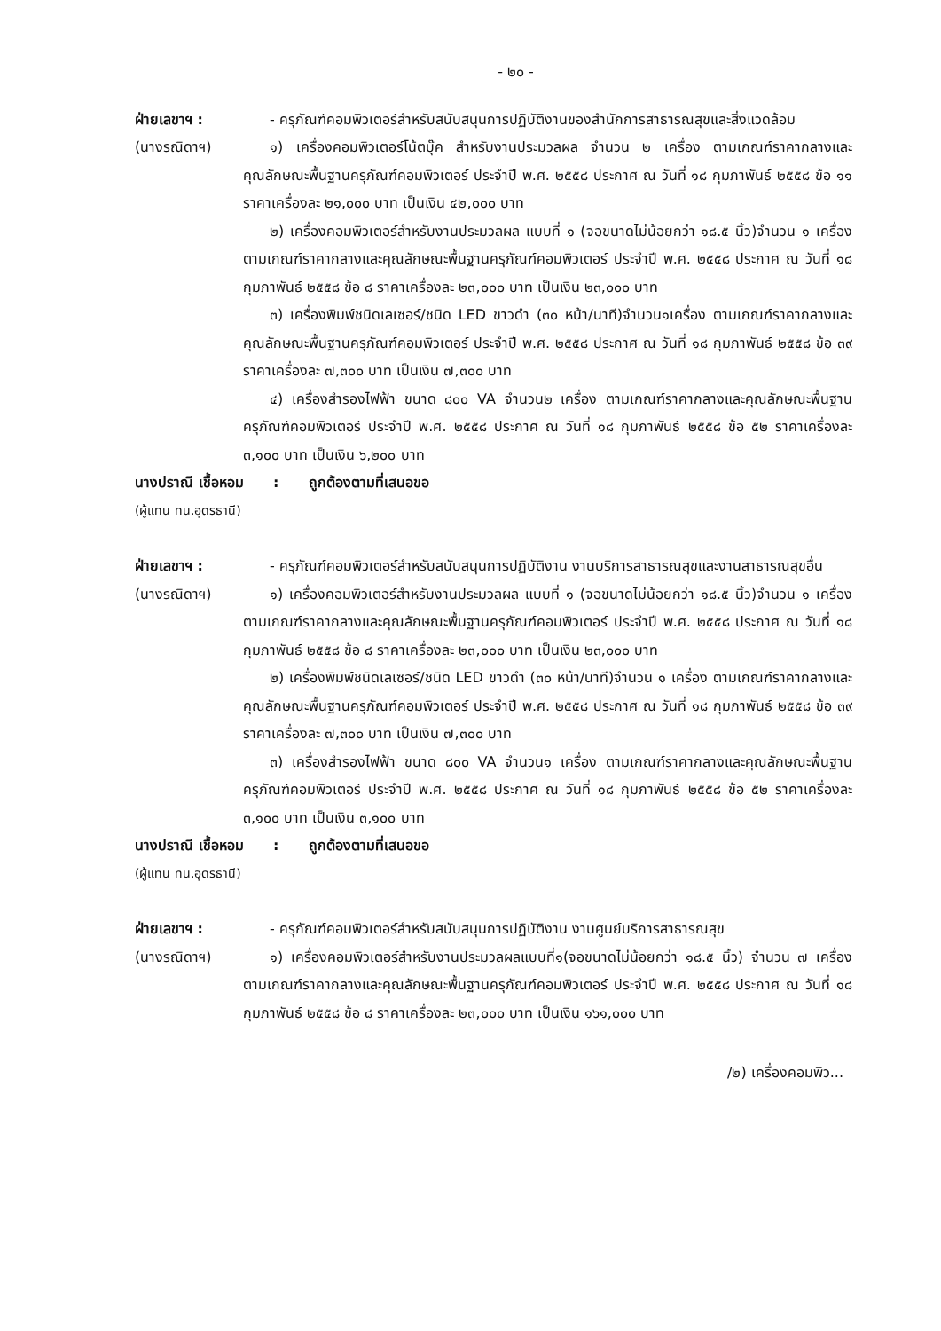- ๒๐ -
ฝ่ายเลขาฯ :
(นางรณิดาฯ)
- ครุภัณฑ์คอมพิวเตอร์สำหรับสนับสนุนการปฏิบัติงานของสำนักการสาธารณสุขและสิ่งแวดล้อม
๑) เครื่องคอมพิวเตอร์โน้ตบุ๊ค สำหรับงานประมวลผล จำนวน ๒ เครื่อง ตามเกณฑ์ราคากลางและคุณลักษณะพื้นฐานครุภัณฑ์คอมพิวเตอร์ ประจำปี พ.ศ. ๒๕๕๘ ประกาศ ณ วันที่ ๑๘ กุมภาพันธ์ ๒๕๕๘ ข้อ ๑๑ ราคาเครื่องละ ๒๑,๐๐๐ บาท เป็นเงิน ๔๒,๐๐๐ บาท
๒) เครื่องคอมพิวเตอร์สำหรับงานประมวลผล แบบที่ ๑ (จอขนาดไม่น้อยกว่า ๑๘.๕ นิ้ว)จำนวน ๑ เครื่อง ตามเกณฑ์ราคากลางและคุณลักษณะพื้นฐานครุภัณฑ์คอมพิวเตอร์ ประจำปี พ.ศ. ๒๕๕๘ ประกาศ ณ วันที่ ๑๘ กุมภาพันธ์ ๒๕๕๘ ข้อ ๘ ราคาเครื่องละ ๒๓,๐๐๐ บาท เป็นเงิน ๒๓,๐๐๐ บาท
๓) เครื่องพิมพ์ชนิดเลเซอร์/ชนิด LED ขาวดำ (๓๐ หน้า/นาที)จำนวน๑เครื่อง ตามเกณฑ์ราคากลางและคุณลักษณะพื้นฐานครุภัณฑ์คอมพิวเตอร์ ประจำปี พ.ศ. ๒๕๕๘ ประกาศ ณ วันที่ ๑๘ กุมภาพันธ์ ๒๕๕๘ ข้อ ๓๙ ราคาเครื่องละ ๗,๓๐๐ บาท เป็นเงิน ๗,๓๐๐ บาท
๔) เครื่องสำรองไฟฟ้า ขนาด ๘๐๐ VA จำนวน๒ เครื่อง ตามเกณฑ์ราคากลางและคุณลักษณะพื้นฐานครุภัณฑ์คอมพิวเตอร์ ประจำปี พ.ศ. ๒๕๕๘ ประกาศ ณ วันที่ ๑๘ กุมภาพันธ์ ๒๕๕๘ ข้อ ๕๒ ราคาเครื่องละ ๓,๑๐๐ บาท เป็นเงิน ๖,๒๐๐ บาท
นางปราณี เชื้อหอม : ถูกต้องตามที่เสนอขอ
(ผู้แทน ทน.อุดรธานี)
ฝ่ายเลขาฯ :
(นางรณิดาฯ)
- ครุภัณฑ์คอมพิวเตอร์สำหรับสนับสนุนการปฏิบัติงาน งานบริการสาธารณสุขและงานสาธารณสุขอื่น
๑) เครื่องคอมพิวเตอร์สำหรับงานประมวลผล แบบที่ ๑ (จอขนาดไม่น้อยกว่า ๑๘.๕ นิ้ว)จำนวน ๑ เครื่อง ตามเกณฑ์ราคากลางและคุณลักษณะพื้นฐานครุภัณฑ์คอมพิวเตอร์ ประจำปี พ.ศ. ๒๕๕๘ ประกาศ ณ วันที่ ๑๘ กุมภาพันธ์ ๒๕๕๘ ข้อ ๘ ราคาเครื่องละ ๒๓,๐๐๐ บาท เป็นเงิน ๒๓,๐๐๐ บาท
๒) เครื่องพิมพ์ชนิดเลเซอร์/ชนิด LED ขาวดำ (๓๐ หน้า/นาที)จำนวน ๑ เครื่อง ตามเกณฑ์ราคากลางและคุณลักษณะพื้นฐานครุภัณฑ์คอมพิวเตอร์ ประจำปี พ.ศ. ๒๕๕๘ ประกาศ ณ วันที่ ๑๘ กุมภาพันธ์ ๒๕๕๘ ข้อ ๓๙ ราคาเครื่องละ ๗,๓๐๐ บาท เป็นเงิน ๗,๓๐๐ บาท
๓) เครื่องสำรองไฟฟ้า ขนาด ๘๐๐ VA จำนวน๑ เครื่อง ตามเกณฑ์ราคากลางและคุณลักษณะพื้นฐานครุภัณฑ์คอมพิวเตอร์ ประจำปี พ.ศ. ๒๕๕๘ ประกาศ ณ วันที่ ๑๘ กุมภาพันธ์ ๒๕๕๘ ข้อ ๕๒ ราคาเครื่องละ ๓,๑๐๐ บาท เป็นเงิน ๓,๑๐๐ บาท
นางปราณี เชื้อหอม : ถูกต้องตามที่เสนอขอ
(ผู้แทน ทน.อุดรธานี)
ฝ่ายเลขาฯ :
(นางรณิดาฯ)
- ครุภัณฑ์คอมพิวเตอร์สำหรับสนับสนุนการปฏิบัติงาน งานศูนย์บริการสาธารณสุข
๑) เครื่องคอมพิวเตอร์สำหรับงานประมวลผลแบบที่๑(จอขนาดไม่น้อยกว่า ๑๘.๕ นิ้ว) จำนวน ๗ เครื่อง ตามเกณฑ์ราคากลางและคุณลักษณะพื้นฐานครุภัณฑ์คอมพิวเตอร์ ประจำปี พ.ศ. ๒๕๕๘ ประกาศ ณ วันที่ ๑๘ กุมภาพันธ์ ๒๕๕๘ ข้อ ๘ ราคาเครื่องละ ๒๓,๐๐๐ บาท เป็นเงิน ๑๖๑,๐๐๐ บาท
/๒) เครื่องคอมพิว...